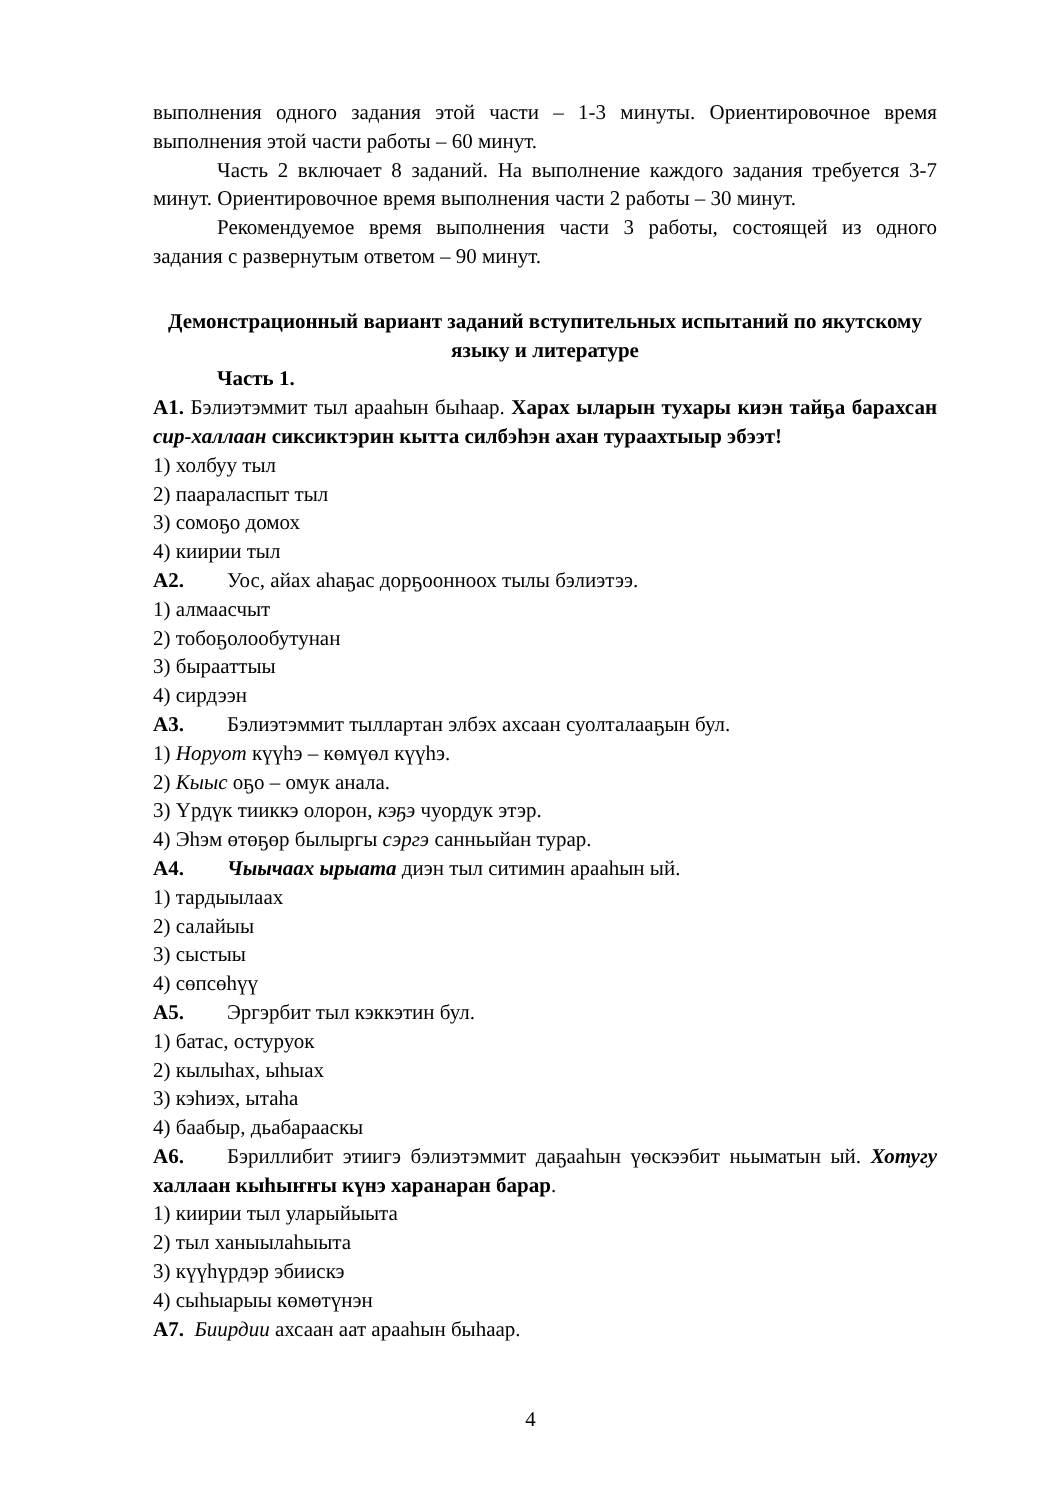выполнения одного задания этой части – 1-3 минуты. Ориентировочное время выполнения этой части работы – 60 минут.
Часть 2 включает 8 заданий. На выполнение каждого задания требуется 3-7 минут. Ориентировочное время выполнения части 2 работы – 30 минут.
Рекомендуемое время выполнения части 3 работы, состоящей из одного задания с развернутым ответом – 90 минут.
Демонстрационный вариант заданий вступительных испытаний по якутскому языку и литературе
Часть 1.
А1. Бэлиэтэммит тыл арааһын быһаар. Харах ыларын тухары киэн тайҕа барахсан сир-халлаан сиксиктэрин кытта силбэһэн ахан тураахтыыр эбээт!
1) холбуу тыл
2) паараласпыт тыл
3) сомоҕо домох
4) киирии тыл
А2. Уос, айах аһаҕас дорҕоонноох тылы бэлиэтээ.
1) алмаасчыт
2) тобоҕолообутунан
3) бырааттыы
4) сирдээн
А3. Бэлиэтэммит тыллартан элбэх ахсаан суолталааҕын бул.
1) Норуот күүһэ – көмүөл күүһэ.
2) Кыыс оҕо – омук анала.
3) Үрдүк тииккэ олорон, кэҕэ чуордук этэр.
4) Эһэм өтөҕөр былыргы сэргэ санньыйан турар.
А4. Чыычаах ырыата диэн тыл ситимин арааһын ый.
1) тардыылаах
2) салайыы
3) сыстыы
4) сөпсөһүү
А5. Эргэрбит тыл кэккэтин бул.
1) батас, остуруок
2) кылыһах, ыһыах
3) кэһиэх, ытаһа
4) баабыр, дьабарааскы
А6. Бэриллибит этиигэ бэлиэтэммит даҕааһын үөскээбит ньыматын ый. Хотугу халлаан кыһыҥҥы күнэ харанаран барар.
1) киирии тыл уларыйыыта
2) тыл ханыылаһыыта
3) күүһүрдэр эбиискэ
4) сыһыарыы көмөтүнэн
А7. Биирдии ахсаан аат арааһын быһаар.
4